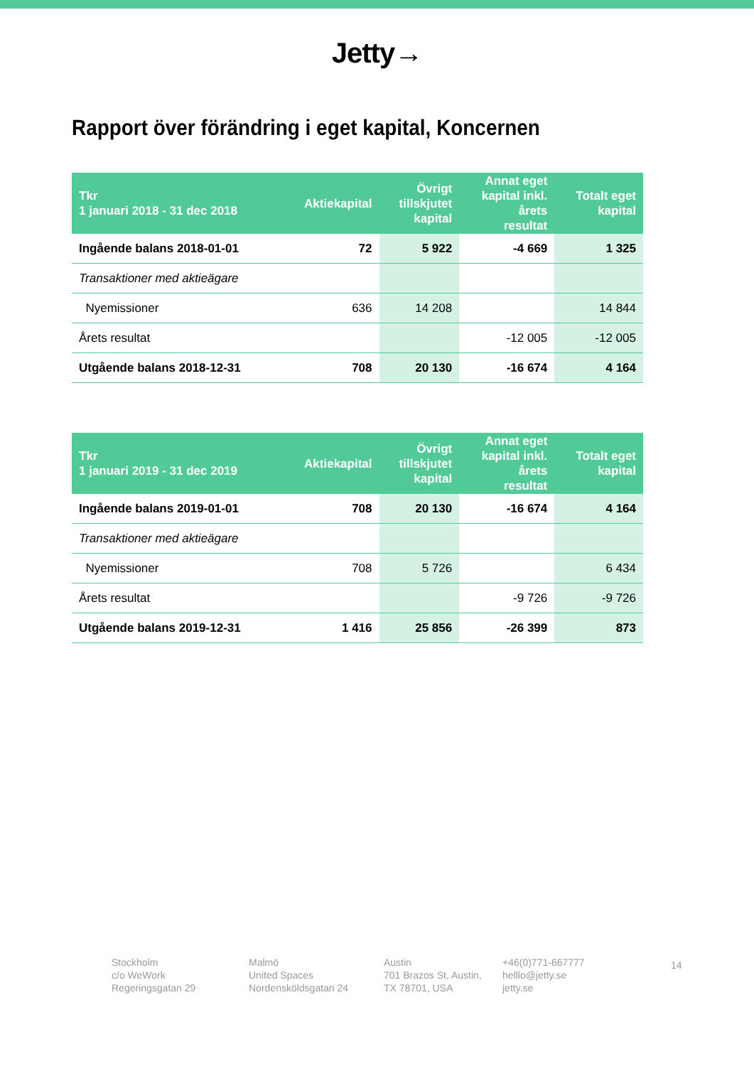Jetty→
Rapport över förändring i eget kapital, Koncernen
| Tkr 1 januari 2018 - 31 dec 2018 | Aktiekapital | Övrigt tillskjutet kapital | Annat eget kapital inkl. årets resultat | Totalt eget kapital |
| --- | --- | --- | --- | --- |
| Ingående balans 2018-01-01 | 72 | 5 922 | -4 669 | 1 325 |
| Transaktioner med aktieägare | | | | |
| Nyemissioner | 636 | 14 208 | | 14 844 |
| Årets resultat | | | -12 005 | -12 005 |
| Utgående balans 2018-12-31 | 708 | 20 130 | -16 674 | 4 164 |
| Tkr 1 januari 2019 - 31 dec 2019 | Aktiekapital | Övrigt tillskjutet kapital | Annat eget kapital inkl. årets resultat | Totalt eget kapital |
| --- | --- | --- | --- | --- |
| Ingående balans 2019-01-01 | 708 | 20 130 | -16 674 | 4 164 |
| Transaktioner med aktieägare | | | | |
| Nyemissioner | 708 | 5 726 | | 6 434 |
| Årets resultat | | | -9 726 | -9 726 |
| Utgående balans 2019-12-31 | 1 416 | 25 856 | -26 399 | 873 |
Stockholm
c/o WeWork
Regeringsgatan 29
Malmö
United Spaces
Nordensköldsgatan 24
Austin
701 Brazos St, Austin,
TX 78701, USA
+46(0)771-667777
helllo@jetty.se
jetty.se
14